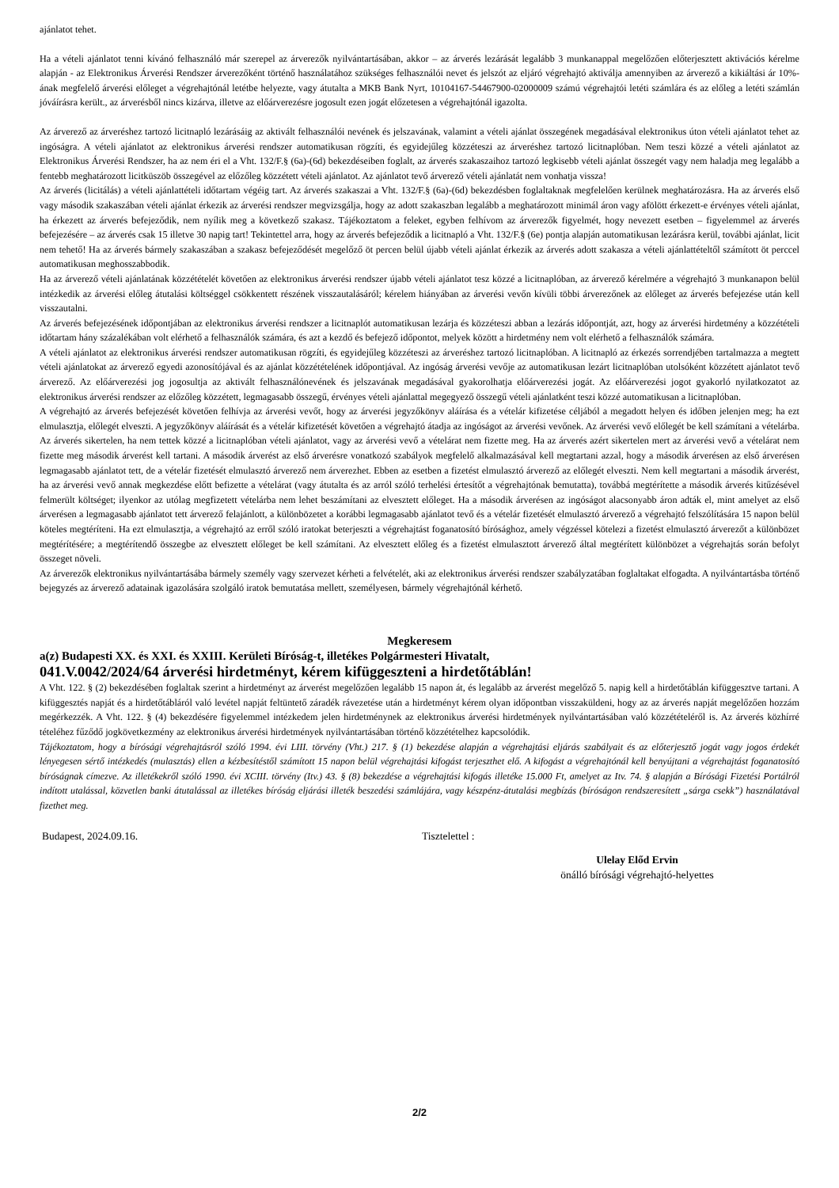ajánlatot tehet.
Ha a vételi ajánlatot tenni kívánó felhasználó már szerepel az árverezők nyilvántartásában, akkor – az árverés lezárását legalább 3 munkanappal megelőzően előterjesztett aktivációs kérelme alapján - az Elektronikus Árverési Rendszer árverezőként történő használatához szükséges felhasználói nevet és jelszót az eljáró végrehajtó aktiválja amennyiben az árverező a kikiáltási ár 10%-ának megfelelő árverési előleget a végrehajtónál letétbe helyezte, vagy átutalta a MKB Bank Nyrt, 10104167-54467900-02000009 számú végrehajtói letéti számlára és az előleg a letéti számlán jóváírásra került., az árverésből nincs kizárva, illetve az előárverezésre jogosult ezen jogát előzetesen a végrehajtónál igazolta.
Az árverező az árveréshez tartozó licitnapló lezárásáig az aktivált felhasználói nevének és jelszavának, valamint a vételi ajánlat összegének megadásával elektronikus úton vételi ajánlatot tehet az ingóságra. A vételi ajánlatot az elektronikus árverési rendszer automatikusan rögzíti, és egyidejűleg közzéteszi az árveréshez tartozó licitnaplóban. Nem teszi közzé a vételi ajánlatot az Elektronikus Árverési Rendszer, ha az nem éri el a Vht. 132/F.§ (6a)-(6d) bekezdéseiben foglalt, az árverés szakaszaihoz tartozó legkisebb vételi ajánlat összegét vagy nem haladja meg legalább a fentebb meghatározott licitküszöb összegével az előzőleg közzétett vételi ajánlatot. Az ajánlatot tevő árverező vételi ajánlatát nem vonhatja vissza!
Az árverés (licitálás) a vételi ajánlattételi időtartam végéig tart. Az árverés szakaszai a Vht. 132/F.§ (6a)-(6d) bekezdésben foglaltaknak megfelelően kerülnek meghatározásra. Ha az árverés első vagy második szakaszában vételi ajánlat érkezik az árverési rendszer megvizsgálja, hogy az adott szakaszban legalább a meghatározott minimál áron vagy afölött érkezett-e érvényes vételi ajánlat, ha érkezett az árverés befejeződik, nem nyílik meg a következő szakasz. Tájékoztatom a feleket, egyben felhívom az árverezők figyelmét, hogy nevezett esetben – figyelemmel az árverés befejezésére – az árverés csak 15 illetve 30 napig tart! Tekintettel arra, hogy az árverés befejeződik a licitnapló a Vht. 132/F.§ (6e) pontja alapján automatikusan lezárásra kerül, további ajánlat, licit nem tehető! Ha az árverés bármely szakaszában a szakasz befejeződését megelőző öt percen belül újabb vételi ajánlat érkezik az árverés adott szakasza a vételi ajánlattételtől számított öt perccel automatikusan meghosszabbodik.
Ha az árverező vételi ajánlatának közzétételét követően az elektronikus árverési rendszer újabb vételi ajánlatot tesz közzé a licitnaplóban, az árverező kérelmére a végrehajtó 3 munkanapon belül intézkedik az árverési előleg átutalási költséggel csökkentett részének visszautalásáról; kérelem hiányában az árverési vevőn kívüli többi árverezőnek az előleget az árverés befejezése után kell visszautalni.
Az árverés befejezésének időpontjában az elektronikus árverési rendszer a licitnaplót automatikusan lezárja és közzéteszi abban a lezárás időpontját, azt, hogy az árverési hirdetmény a közzétételi időtartam hány százalékában volt elérhető a felhasználók számára, és azt a kezdő és befejező időpontot, melyek között a hirdetmény nem volt elérhető a felhasználók számára.
A vételi ajánlatot az elektronikus árverési rendszer automatikusan rögzíti, és egyidejűleg közzéteszi az árveréshez tartozó licitnaplóban. A licitnapló az érkezés sorrendjében tartalmazza a megtett vételi ajánlatokat az árverező egyedi azonosítójával és az ajánlat közzétételének időpontjával. Az ingóság árverési vevője az automatikusan lezárt licitnaplóban utolsóként közzétett ajánlatot tevő árverező. Az előárverezési jog jogosultja az aktivált felhasználónevének és jelszavának megadásával gyakorolhatja előárverezési jogát. Az előárverezési jogot gyakorló nyilatkozatot az elektronikus árverési rendszer az előzőleg közzétett, legmagasabb összegű, érvényes vételi ajánlattal megegyező összegű vételi ajánlatként teszi közzé automatikusan a licitnaplóban.
A végrehajtó az árverés befejezését követően felhívja az árverési vevőt, hogy az árverési jegyzőkönyv aláírása és a vételár kifizetése céljából a megadott helyen és időben jelenjen meg; ha ezt elmulasztja, előlegét elveszti. A jegyzőkönyv aláírását és a vételár kifizetését követően a végrehajtó átadja az ingóságot az árverési vevőnek. Az árverési vevő előlegét be kell számítani a vételárba. Az árverés sikertelen, ha nem tettek közzé a licitnaplóban vételi ajánlatot, vagy az árverési vevő a vételárat nem fizette meg. Ha az árverés azért sikertelen mert az árverési vevő a vételárat nem fizette meg második árverést kell tartani. A második árverést az első árverésre vonatkozó szabályok megfelelő alkalmazásával kell megtartani azzal, hogy a második árverésen az első árverésen legmagasabb ajánlatot tett, de a vételár fizetését elmulasztó árverező nem árverezhet. Ebben az esetben a fizetést elmulasztó árverező az előlegét elveszti. Nem kell megtartani a második árverést, ha az árverési vevő annak megkezdése előtt befizette a vételárat (vagy átutalta és az arról szóló terhelési értesítőt a végrehajtónak bemutatta), továbbá megtérítette a második árverés kitűzésével felmerült költséget; ilyenkor az utólag megfizetett vételárba nem lehet beszámítani az elvesztett előleget. Ha a második árverésen az ingóságot alacsonyabb áron adták el, mint amelyet az első árverésen a legmagasabb ajánlatot tett árverező felajánlott, a különbözetet a korábbi legmagasabb ajánlatot tevő és a vételár fizetését elmulasztó árverező a végrehajtó felszólítására 15 napon belül köteles megtéríteni. Ha ezt elmulasztja, a végrehajtó az erről szóló iratokat beterjeszti a végrehajtást foganatosító bírósághoz, amely végzéssel kötelezi a fizetést elmulasztó árverezőt a különbözet megtérítésére; a megtérítendő összegbe az elvesztett előleget be kell számítani. Az elvesztett előleg és a fizetést elmulasztott árverező által megtérített különbözet a végrehajtás során befolyt összeget növeli.
Az árverezők elektronikus nyilvántartásába bármely személy vagy szervezet kérheti a felvételét, aki az elektronikus árverési rendszer szabályzatában foglaltakat elfogadta. A nyilvántartásba történő bejegyzés az árverező adatainak igazolására szolgáló iratok bemutatása mellett, személyesen, bármely végrehajtónál kérhető.
Megkeresem
a(z) Budapesti XX. és XXI. és XXIII. Kerületi Bíróság-t, illetékes Polgármesteri Hivatalt,
041.V.0042/2024/64 árverési hirdetményt, kérem kifüggeszteni a hirdetőtáblán!
A Vht. 122. § (2) bekezdésében foglaltak szerint a hirdetményt az árverést megelőzően legalább 15 napon át, és legalább az árverést megelőző 5. napig kell a hirdetőtáblán kifüggesztve tartani. A kifüggesztés napját és a hirdetőtábláról való levétel napját feltüntető záradék rávezetése után a hirdetményt kérem olyan időpontban visszaküldeni, hogy az az árverés napját megelőzően hozzám megérkezzék. A Vht. 122. § (4) bekezdésére figyelemmel intézkedem jelen hirdetménynek az elektronikus árverési hirdetmények nyilvántartásában való közzétételéről is. Az árverés közhírré tételéhez fűződő jogkövetkezmény az elektronikus árverési hirdetmények nyilvántartásában történő közzétételhez kapcsolódik.
Tájékoztatom, hogy a bírósági végrehajtásról szóló 1994. évi LIII. törvény (Vht.) 217. § (1) bekezdése alapján a végrehajtási eljárás szabályait és az előterjesztő jogát vagy jogos érdekét lényegesen sértő intézkedés (mulasztás) ellen a kézbesítéstől számított 15 napon belül végrehajtási kifogást terjeszthet elő. A kifogást a végrehajtónál kell benyújtani a végrehajtást foganatosító bíróságnak címezve. Az illetékekről szóló 1990. évi XCIII. törvény (Itv.) 43. § (8) bekezdése a végrehajtási kifogás illetéke 15.000 Ft, amelyet az Itv. 74. § alapján a Bírósági Fizetési Portálról indított utalással, közvetlen banki átutalással az illetékes bíróság eljárási illeték beszedési számlájára, vagy készpénz-átutalási megbízás (bíróságon rendszeresített „sárga csekk”) használatával fizethet meg.
Budapest, 2024.09.16. Tisztelettel :
Ulelay Előd Ervin
önálló bírósági végrehajtó-helyettes
2/2